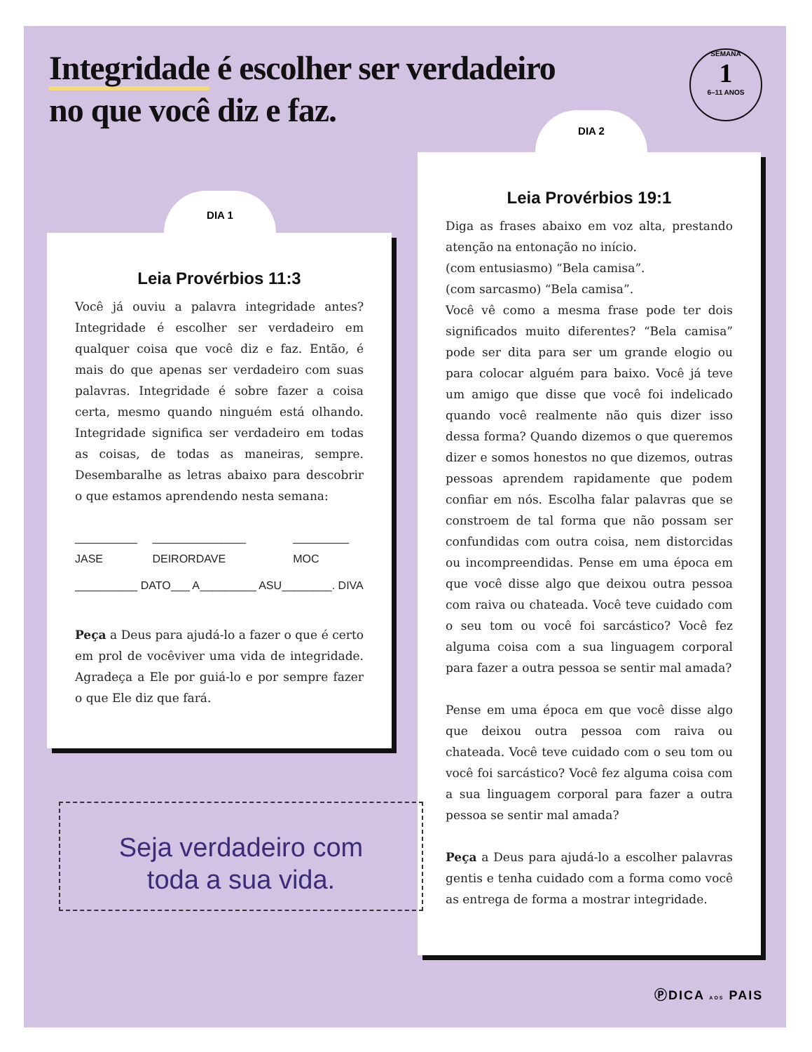Integridade é escolher ser verdadeiro
no que você diz e faz.
SEMANA
1
6–11 ANOS
DIA 1
Leia Provérbios 11:3
Você já ouviu a palavra integridade antes? Integridade é escolher ser verdadeiro em qualquer coisa que você diz e faz. Então, é mais do que apenas ser verdadeiro com suas palavras. Integridade é sobre fazer a coisa certa, mesmo quando ninguém está olhando. Integridade significa ser verdadeiro em todas as coisas, de todas as maneiras, sempre. Desembaralhe as letras abaixo para descobrir o que estamos aprendendo nesta semana:
__________ JASE _______________ DEIRORDAVE _________ MOC
__________ DATO ___ A _________ ASU ________. DIVA
Peça a Deus para ajudá-lo a fazer o que é certo em prol de vocêviver uma vida de integridade. Agradeça a Ele por guiá-lo e por sempre fazer o que Ele diz que fará.
DIA 2
Leia Provérbios 19:1
Diga as frases abaixo em voz alta, prestando atenção na entonação no início.
(com entusiasmo) “Bela camisa”.
(com sarcasmo) “Bela camisa”.
Você vê como a mesma frase pode ter dois significados muito diferentes? “Bela camisa” pode ser dita para ser um grande elogio ou para colocar alguém para baixo. Você já teve um amigo que disse que você foi indelicado quando você realmente não quis dizer isso dessa forma? Quando dizemos o que queremos dizer e somos honestos no que dizemos, outras pessoas aprendem rapidamente que podem confiar em nós. Escolha falar palavras que se constroem de tal forma que não possam ser confundidas com outra coisa, nem distorcidas ou incompreendidas. Pense em uma época em que você disse algo que deixou outra pessoa com raiva ou chateada. Você teve cuidado com o seu tom ou você foi sarcástico? Você fez alguma coisa com a sua linguagem corporal para fazer a outra pessoa se sentir mal amada?
Pense em uma época em que você disse algo que deixou outra pessoa com raiva ou chateada. Você teve cuidado com o seu tom ou você foi sarcástico? Você fez alguma coisa com a sua linguagem corporal para fazer a outra pessoa se sentir mal amada?
Peça a Deus para ajudá-lo a escolher palavras gentis e tenha cuidado com a forma como você as entrega de forma a mostrar integridade.
Seja verdadeiro com
toda a sua vida.
ⓅDICA AOS PAIS